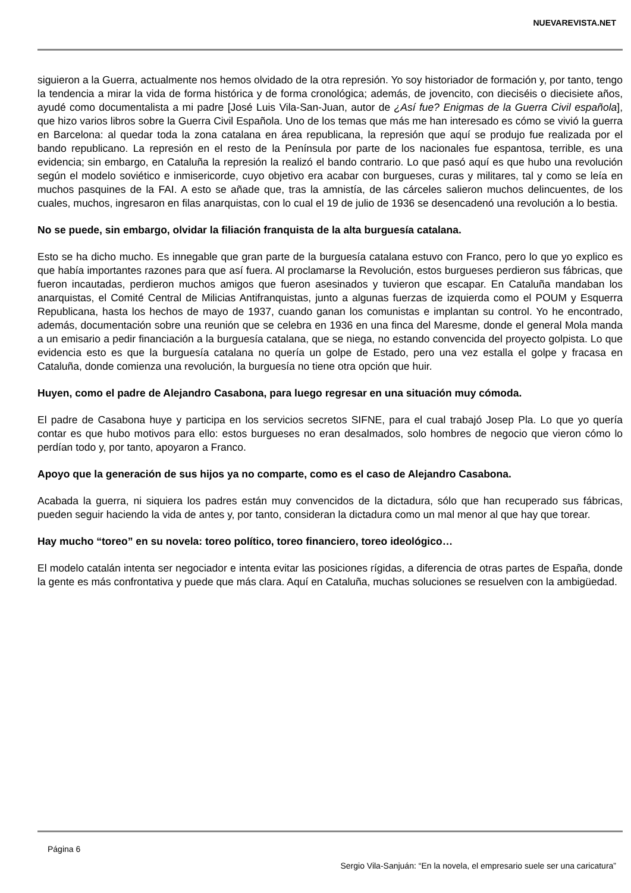NUEVAREVISTA.NET
siguieron a la Guerra, actualmente nos hemos olvidado de la otra represión. Yo soy historiador de formación y, por tanto, tengo la tendencia a mirar la vida de forma histórica y de forma cronológica; además, de jovencito, con dieciséis o diecisiete años, ayudé como documentalista a mi padre [José Luis Vila-San-Juan, autor de ¿Así fue? Enigmas de la Guerra Civil española], que hizo varios libros sobre la Guerra Civil Española. Uno de los temas que más me han interesado es cómo se vivió la guerra en Barcelona: al quedar toda la zona catalana en área republicana, la represión que aquí se produjo fue realizada por el bando republicano. La represión en el resto de la Península por parte de los nacionales fue espantosa, terrible, es una evidencia; sin embargo, en Cataluña la represión la realizó el bando contrario. Lo que pasó aquí es que hubo una revolución según el modelo soviético e inmisericorde, cuyo objetivo era acabar con burgueses, curas y militares, tal y como se leía en muchos pasquines de la FAI. A esto se añade que, tras la amnistía, de las cárceles salieron muchos delincuentes, de los cuales, muchos, ingresaron en filas anarquistas, con lo cual el 19 de julio de 1936 se desencadenó una revolución a lo bestia.
No se puede, sin embargo, olvidar la filiación franquista de la alta burguesía catalana.
Esto se ha dicho mucho. Es innegable que gran parte de la burguesía catalana estuvo con Franco, pero lo que yo explico es que había importantes razones para que así fuera. Al proclamarse la Revolución, estos burgueses perdieron sus fábricas, que fueron incautadas, perdieron muchos amigos que fueron asesinados y tuvieron que escapar. En Cataluña mandaban los anarquistas, el Comité Central de Milicias Antifranquistas, junto a algunas fuerzas de izquierda como el POUM y Esquerra Republicana, hasta los hechos de mayo de 1937, cuando ganan los comunistas e implantan su control. Yo he encontrado, además, documentación sobre una reunión que se celebra en 1936 en una finca del Maresme, donde el general Mola manda a un emisario a pedir financiación a la burguesía catalana, que se niega, no estando convencida del proyecto golpista. Lo que evidencia esto es que la burguesía catalana no quería un golpe de Estado, pero una vez estalla el golpe y fracasa en Cataluña, donde comienza una revolución, la burguesía no tiene otra opción que huir.
Huyen, como el padre de Alejandro Casabona, para luego regresar en una situación muy cómoda.
El padre de Casabona huye y participa en los servicios secretos SIFNE, para el cual trabajó Josep Pla. Lo que yo quería contar es que hubo motivos para ello: estos burgueses no eran desalmados, solo hombres de negocio que vieron cómo lo perdían todo y, por tanto, apoyaron a Franco.
Apoyo que la generación de sus hijos ya no comparte, como es el caso de Alejandro Casabona.
Acabada la guerra, ni siquiera los padres están muy convencidos de la dictadura, sólo que han recuperado sus fábricas, pueden seguir haciendo la vida de antes y, por tanto, consideran la dictadura como un mal menor al que hay que torear.
Hay mucho “toreo” en su novela: toreo político, toreo financiero, toreo ideológico…
El modelo catalán intenta ser negociador e intenta evitar las posiciones rígidas, a diferencia de otras partes de España, donde la gente es más confrontativa y puede que más clara. Aquí en Cataluña, muchas soluciones se resuelven con la ambigüedad.
Página 6
Sergio Vila-Sanjuán: “En la novela, el empresario suele ser una caricatura”